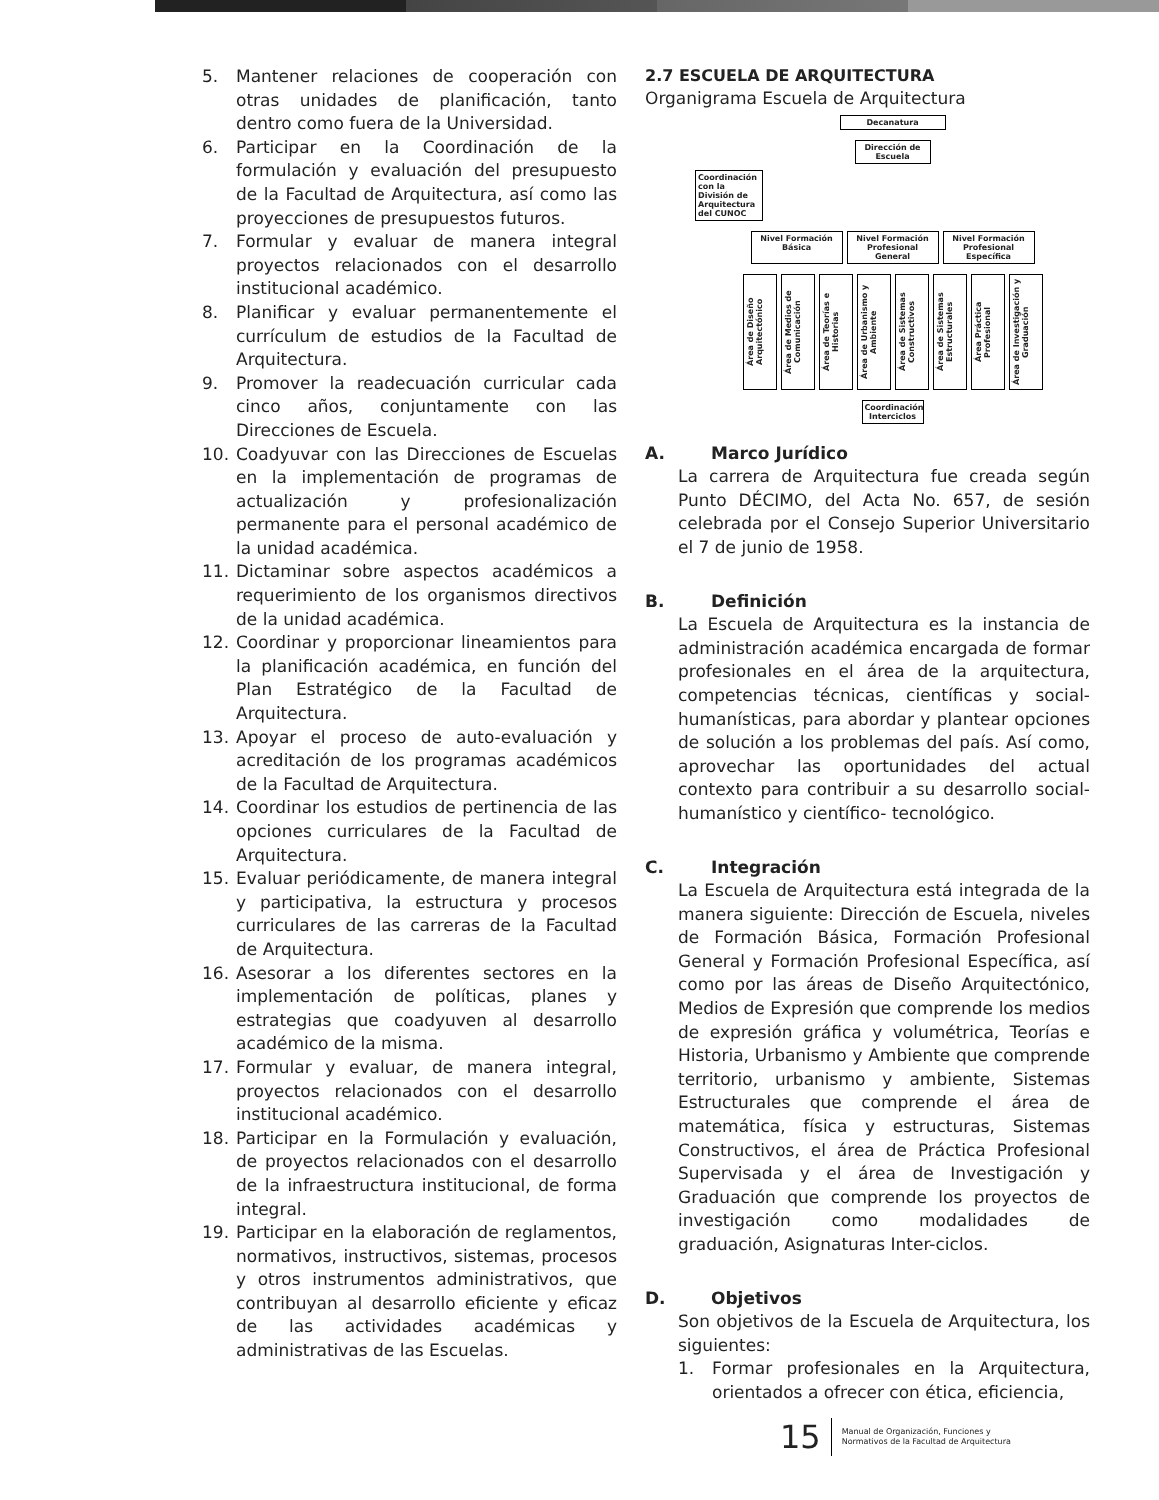5. Mantener relaciones de cooperación con otras unidades de planificación, tanto dentro como fuera de la Universidad.
6. Participar en la Coordinación de la formulación y evaluación del presupuesto de la Facultad de Arquitectura, así como las proyecciones de presupuestos futuros.
7. Formular y evaluar de manera integral proyectos relacionados con el desarrollo institucional académico.
8. Planificar y evaluar permanentemente el currículum de estudios de la Facultad de Arquitectura.
9. Promover la readecuación curricular cada cinco años, conjuntamente con las Direcciones de Escuela.
10. Coadyuvar con las Direcciones de Escuelas en la implementación de programas de actualización y profesionalización permanente para el personal académico de la unidad académica.
11. Dictaminar sobre aspectos académicos a requerimiento de los organismos directivos de la unidad académica.
12. Coordinar y proporcionar lineamientos para la planificación académica, en función del Plan Estratégico de la Facultad de Arquitectura.
13. Apoyar el proceso de auto-evaluación y acreditación de los programas académicos de la Facultad de Arquitectura.
14. Coordinar los estudios de pertinencia de las opciones curriculares de la Facultad de Arquitectura.
15. Evaluar periódicamente, de manera integral y participativa, la estructura y procesos curriculares de las carreras de la Facultad de Arquitectura.
16. Asesorar a los diferentes sectores en la implementación de políticas, planes y estrategias que coadyuven al desarrollo académico de la misma.
17. Formular y evaluar, de manera integral, proyectos relacionados con el desarrollo institucional académico.
18. Participar en la Formulación y evaluación, de proyectos relacionados con el desarrollo de la infraestructura institucional, de forma integral.
19. Participar en la elaboración de reglamentos, normativos, instructivos, sistemas, procesos y otros instrumentos administrativos, que contribuyan al desarrollo eficiente y eficaz de las actividades académicas y administrativas de las Escuelas.
2.7 ESCUELA DE ARQUITECTURA
Organigrama Escuela de Arquitectura
Decanatura
Dirección de Escuela
Coordinación con la División de Arquitectura del CUNOC
Nivel Formación Básica Nivel Formación Profesional General Nivel Formación Profesional Específica
Área de Diseño Arquitectónico Área de Medios de Comunicación Área de Teorías e Historias Área de Urbanismo y Ambiente Área de Sistemas Constructivos Área de Sistemas Estructurales Área Práctica Profesional Área de Investigación y Graduación
Coordinación Interciclos
A. Marco Jurídico
La carrera de Arquitectura fue creada según Punto DÉCIMO, del Acta No. 657, de sesión celebrada por el Consejo Superior Universitario el 7 de junio de 1958.
B. Definición
La Escuela de Arquitectura es la instancia de administración académica encargada de formar profesionales en el área de la arquitectura, competencias técnicas, científicas y social-humanísticas, para abordar y plantear opciones de solución a los problemas del país. Así como, aprovechar las oportunidades del actual contexto para contribuir a su desarrollo social-humanístico y científico- tecnológico.
C. Integración
La Escuela de Arquitectura está integrada de la manera siguiente: Dirección de Escuela, niveles de Formación Básica, Formación Profesional General y Formación Profesional Específica, así como por las áreas de Diseño Arquitectónico, Medios de Expresión que comprende los medios de expresión gráfica y volumétrica, Teorías e Historia, Urbanismo y Ambiente que comprende territorio, urbanismo y ambiente, Sistemas Estructurales que comprende el área de matemática, física y estructuras, Sistemas Constructivos, el área de Práctica Profesional Supervisada y el área de Investigación y Graduación que comprende los proyectos de investigación como modalidades de graduación, Asignaturas Inter-ciclos.
D. Objetivos
Son objetivos de la Escuela de Arquitectura, los siguientes:
1. Formar profesionales en la Arquitectura, orientados a ofrecer con ética, eficiencia,
15 Manual de Organización, Funciones y
Normativos de la Facultad de Arquitectura